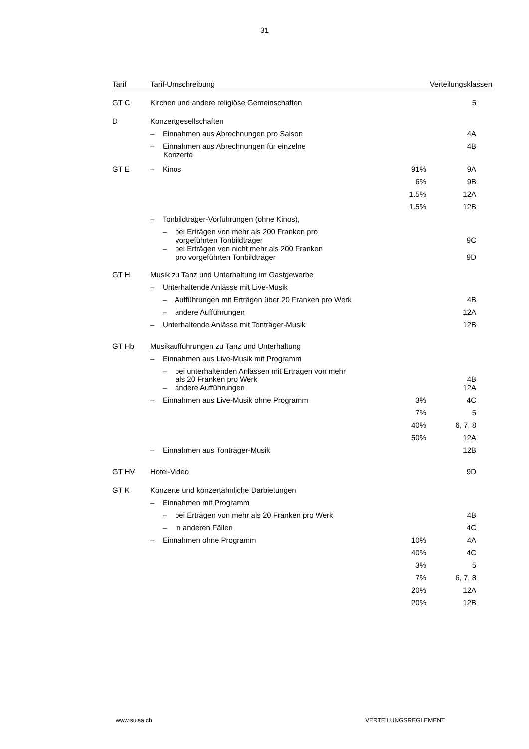31
| Tarif | Tarif-Umschreibung | | Verteilungsklassen |
| --- | --- | --- | --- |
| GT C | Kirchen und andere religiöse Gemeinschaften | | 5 |
| D | Konzertgesellschaften | | |
| | – Einnahmen aus Abrechnungen pro Saison | | 4A |
| | – Einnahmen aus Abrechnungen für einzelne Konzerte | | 4B |
| GT E | – Kinos | 91% | 9A |
| | | 6% | 9B |
| | | 1.5% | 12A |
| | | 1.5% | 12B |
| | – Tonbildträger-Vorführungen (ohne Kinos), | | |
| | – bei Erträgen von mehr als 200 Franken pro vorgeführten Tonbildträger | | 9C |
| | – bei Erträgen von nicht mehr als 200 Franken pro vorgeführten Tonbildträger | | 9D |
| GT H | Musik zu Tanz und Unterhaltung im Gastgewerbe | | |
| | – Unterhaltende Anlässe mit Live-Musik | | |
| | – Aufführungen mit Erträgen über 20 Franken pro Werk | | 4B |
| | – andere Aufführungen | | 12A |
| | – Unterhaltende Anlässe mit Tonträger-Musik | | 12B |
| GT Hb | Musikaufführungen zu Tanz und Unterhaltung | | |
| | – Einnahmen aus Live-Musik mit Programm | | |
| | – bei unterhaltenden Anlässen mit Erträgen von mehr als 20 Franken pro Werk | | 4B |
| | – andere Aufführungen | | 12A |
| | – Einnahmen aus Live-Musik ohne Programm | 3% | 4C |
| | | 7% | 5 |
| | | 40% | 6, 7, 8 |
| | | 50% | 12A |
| | – Einnahmen aus Tonträger-Musik | | 12B |
| GT HV | Hotel-Video | | 9D |
| GT K | Konzerte und konzertähnliche Darbietungen | | |
| | – Einnahmen mit Programm | | |
| | – bei Erträgen von mehr als 20 Franken pro Werk | | 4B |
| | – in anderen Fällen | | 4C |
| | – Einnahmen ohne Programm | 10% | 4A |
| | | 40% | 4C |
| | | 3% | 5 |
| | | 7% | 6, 7, 8 |
| | | 20% | 12A |
| | | 20% | 12B |
www.suisa.ch VERTEILUNGSREGLEMENT